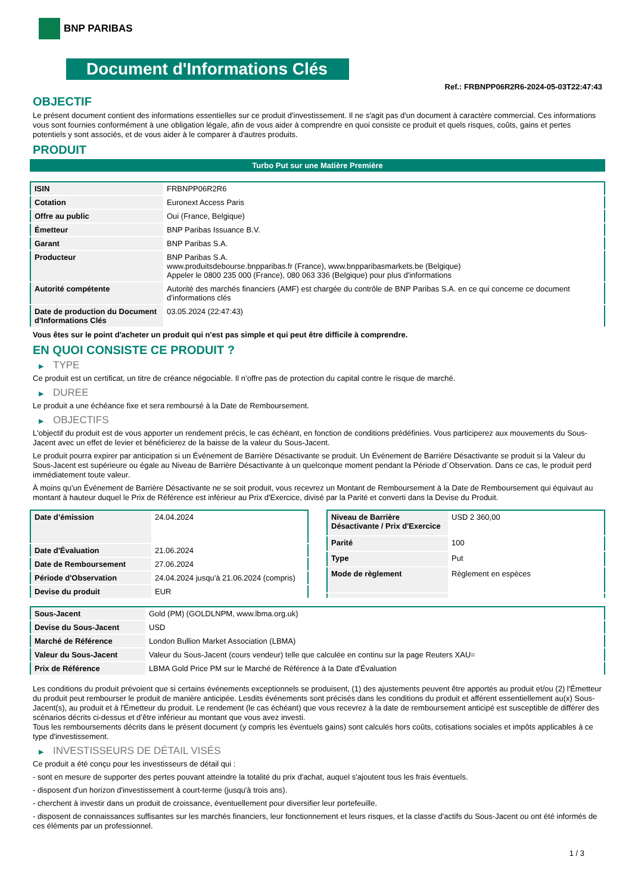BNP PARIBAS
Document d'Informations Clés
Ref.: FRBNPP06R2R6-2024-05-03T22:47:43
OBJECTIF
Le présent document contient des informations essentielles sur ce produit d'investissement. Il ne s'agit pas d'un document à caractère commercial. Ces informations vous sont fournies conformément à une obligation légale, afin de vous aider à comprendre en quoi consiste ce produit et quels risques, coûts, gains et pertes potentiels y sont associés, et de vous aider à le comparer à d'autres produits.
PRODUIT
Turbo Put sur une Matière Première
| ISIN | FRBNPP06R2R6 |
| Cotation | Euronext Access Paris |
| Offre au public | Oui (France, Belgique) |
| Émetteur | BNP Paribas Issuance B.V. |
| Garant | BNP Paribas S.A. |
| Producteur | BNP Paribas S.A. www.produitsdebourse.bnpparibas.fr (France), www.bnpparibasmarkets.be (Belgique) Appeler le 0800 235 000 (France), 080 063 336 (Belgique) pour plus d'informations |
| Autorité compétente | Autorité des marchés financiers (AMF) est chargée du contrôle de BNP Paribas S.A. en ce qui concerne ce document d’informations clés |
| Date de production du Document d'Informations Clés | 03.05.2024 (22:47:43) |
Vous êtes sur le point d'acheter un produit qui n'est pas simple et qui peut être difficile à comprendre.
EN QUOI CONSISTE CE PRODUIT ?
▶ TYPE
Ce produit est un certificat, un titre de créance négociable. Il n’offre pas de protection du capital contre le risque de marché.
▶ DUREE
Le produit a une échéance fixe et sera remboursé à la Date de Remboursement.
▶ OBJECTIFS
L'objectif du produit est de vous apporter un rendement précis, le cas échéant, en fonction de conditions prédéfinies. Vous participerez aux mouvements du Sous-Jacent avec un effet de levier et bénéficierez de la baisse de la valeur du Sous-Jacent.
Le produit pourra expirer par anticipation si un Événement de Barrière Désactivante se produit. Un Événement de Barrière Désactivante se produit si la Valeur du Sous-Jacent est supérieure ou égale au Niveau de Barrière Désactivante à un quelconque moment pendant la Période d´Observation. Dans ce cas, le produit perd immédiatement toute valeur.
À moins qu'un Événement de Barrière Désactivante ne se soit produit, vous recevrez un Montant de Remboursement à la Date de Remboursement qui équivaut au montant à hauteur duquel le Prix de Référence est inférieur au Prix d'Exercice, divisé par la Parité et converti dans la Devise du Produit.
| Date d’émission | 24.04.2024 |
| Date d'Évaluation | 21.06.2024 |
| Date de Remboursement | 27.06.2024 |
| Période d'Observation | 24.04.2024 jusqu'à 21.06.2024 (compris) |
| Devise du produit | EUR |
| Niveau de Barrière Désactivante / Prix d'Exercice | USD 2 360,00 |
| Parité | 100 |
| Type | Put |
| Mode de règlement | Règlement en espèces |
| Sous-Jacent | Gold (PM) (GOLDLNPM, www.lbma.org.uk) |
| Devise du Sous-Jacent | USD |
| Marché de Référence | London Bullion Market Association (LBMA) |
| Valeur du Sous-Jacent | Valeur du Sous-Jacent (cours vendeur) telle que calculée en continu sur la page Reuters XAU= |
| Prix de Référence | LBMA Gold Price PM sur le Marché de Référence à la Date d'Évaluation |
Les conditions du produit prévoient que si certains événements exceptionnels se produisent, (1) des ajustements peuvent être apportés au produit et/ou (2) l'Émetteur du produit peut rembourser le produit de manière anticipée. Lesdits événements sont précisés dans les conditions du produit et afférent essentiellement au(x) Sous-Jacent(s), au produit et à l'Émetteur du produit. Le rendement (le cas échéant) que vous recevrez à la date de remboursement anticipé est susceptible de différer des scénarios décrits ci-dessus et d’être inférieur au montant que vous avez investi.
Tous les remboursements décrits dans le présent document (y compris les éventuels gains) sont calculés hors coûts, cotisations sociales et impôts applicables à ce type d'investissement.
▶ INVESTISSEURS DE DÉTAIL VISÉS
Ce produit a été conçu pour les investisseurs de détail qui :
- sont en mesure de supporter des pertes pouvant atteindre la totalité du prix d'achat, auquel s'ajoutent tous les frais éventuels.
- disposent d'un horizon d'investissement à court-terme (jusqu'à trois ans).
- cherchent à investir dans un produit de croissance, éventuellement pour diversifier leur portefeuille.
- disposent de connaissances suffisantes sur les marchés financiers, leur fonctionnement et leurs risques, et la classe d'actifs du Sous-Jacent ou ont été informés de ces éléments par un professionnel.
1 / 3